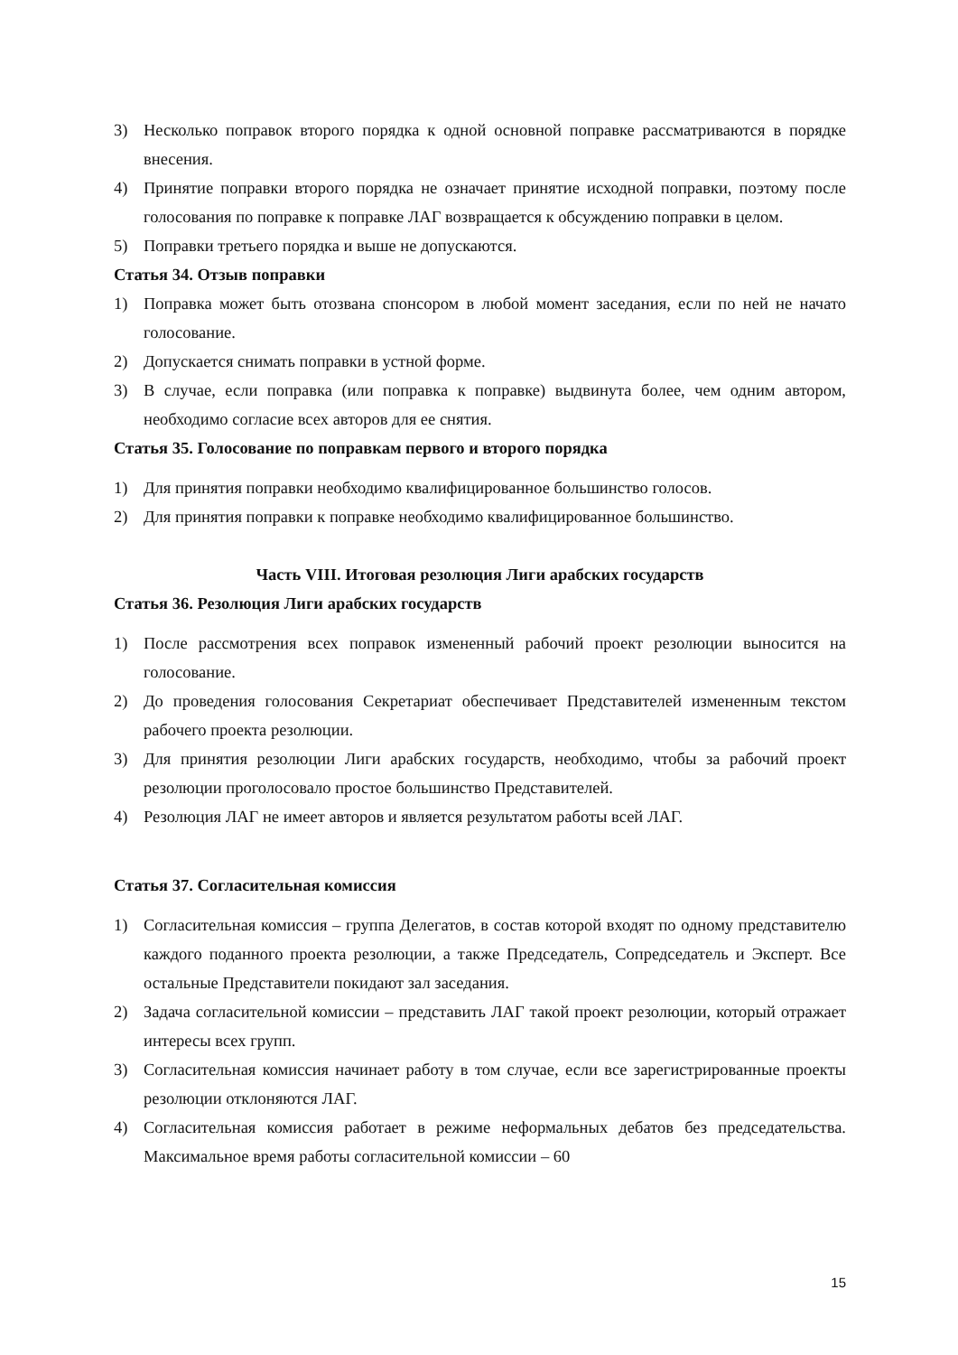3) Несколько поправок второго порядка к одной основной поправке рассматриваются в порядке внесения.
4) Принятие поправки второго порядка не означает принятие исходной поправки, поэтому после голосования по поправке к поправке ЛАГ возвращается к обсуждению поправки в целом.
5) Поправки третьего порядка и выше не допускаются.
Статья 34. Отзыв поправки
1) Поправка может быть отозвана спонсором в любой момент заседания, если по ней не начато голосование.
2) Допускается снимать поправки в устной форме.
3) В случае, если поправка (или поправка к поправке) выдвинута более, чем одним автором, необходимо согласие всех авторов для ее снятия.
Статья 35. Голосование по поправкам первого и второго порядка
1) Для принятия поправки необходимо квалифицированное большинство голосов.
2) Для принятия поправки к поправке необходимо квалифицированное большинство.
Часть VIII. Итоговая резолюция Лиги арабских государств
Статья 36. Резолюция Лиги арабских государств
1) После рассмотрения всех поправок измененный рабочий проект резолюции выносится на голосование.
2) До проведения голосования Секретариат обеспечивает Представителей измененным текстом рабочего проекта резолюции.
3) Для принятия резолюции Лиги арабских государств, необходимо, чтобы за рабочий проект резолюции проголосовало простое большинство Представителей.
4) Резолюция ЛАГ не имеет авторов и является результатом работы всей ЛАГ.
Статья 37. Согласительная комиссия
1) Согласительная комиссия – группа Делегатов, в состав которой входят по одному представителю каждого поданного проекта резолюции, а также Председатель, Сопредседатель и Эксперт. Все остальные Представители покидают зал заседания.
2) Задача согласительной комиссии – представить ЛАГ такой проект резолюции, который отражает интересы всех групп.
3) Согласительная комиссия начинает работу в том случае, если все зарегистрированные проекты резолюции отклоняются ЛАГ.
4) Согласительная комиссия работает в режиме неформальных дебатов без председательства. Максимальное время работы согласительной комиссии – 60
15